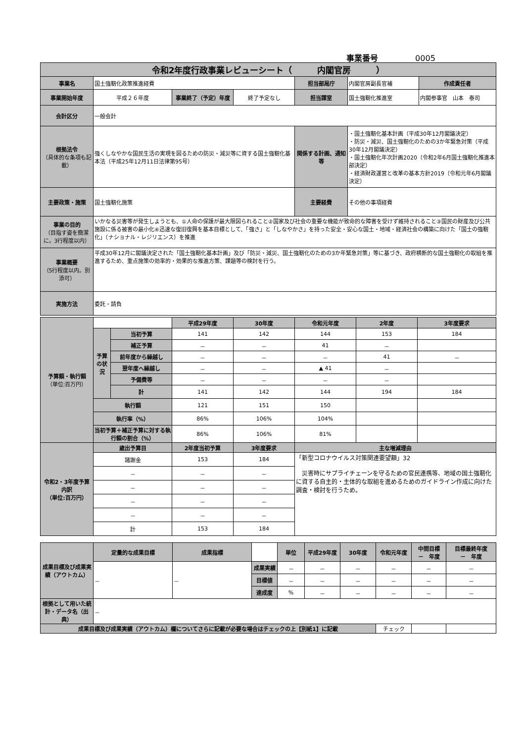事業番号 0005
| 令和2年度行政事業レビューシート（ 内閣官房 ） | | | | | | |
| 事業名 | 国土強靭化政策推進経費 | | | 担当部局庁 | 内閣官房副長官補 | 作成責任者 |
| 事業開始年度 | 平成２６年度 | 事業終了（予定）年度 | 終了予定なし | 担当課室 | 国土強靭化推進室 | 内閣参事官 山本 泰司 |
| 会計区分 | 一般会計 | | | | | |
| 根拠法令 （具体的な条項も記載） | 強くしなやかな国民生活の実現を図るための防災・減災等に資する国土強靭化基本法（平成25年12月11日法律第95号） | | | 関係する計画、通知等 | ・国土強靭化基本計画（平成30年12月閣議決定） ・防災・減災、国土強靭化のための3か年緊急対策（平成30年12月閣議決定） ・国土強靭化年次計画2020（令和2年6月国土強靭化推進本部決定） ・経済財政運営と改革の基本方針2019（令和元年6月閣議決定） | |
| 主要政策・施策 | 国土強靭化施策 | | | 主要経費 | その他の事項経費 | |
| 事業の目的 （目指す姿を簡潔に。3行程度以内） | いかなる災害等が発生しようとも、①人命の保護が最大限図られること②国家及び社会の重要な機能が致命的な障害を受けず維持されること③国民の財産及び公共施設に係る被害の最小化④迅速な復旧復興を基本目標として、「強さ」と「しなやかさ」を持った安全・安心な国土・地域・経済社会の構築に向けた「国土の強靭化」（ナショナル・レジリエンス）を推進 | | | | | |
| 事業概要 （5行程度以内。別添可） | 平成30年12月に閣議決定された「国土強靭化基本計画」及び「防災・減災、国土強靭化のための3か年緊急対策」等に基づき、政府横断的な国土強靭化の取組を推進するため、重点施策の効率的・効果的な推進方策、課題等の検討を行う。 | | | | | |
| 実施方法 | 委託・請負 | | | | | |
| 予算額・執行額 （単位:百万円） | | | 平成29年度 | 30年度 | 令和元年度 | 2年度 | 3年度要求 |
| | 予算の状況 | 当初予算 | 141 | 142 | 144 | 153 | 184 |
| | | 補正予算 | － | － | 41 | － | |
| | | 前年度から繰越し | － | － | － | 41 | － |
| | | 翌年度へ繰越し | － | － | ▲ 41 | － | |
| | | 予備費等 | － | － | － | － | |
| | | 計 | 141 | 142 | 144 | 194 | 184 |
| | 執行額 | | 121 | 151 | 150 | | |
| | 執行率（%） | | 86% | 106% | 104% | | |
| | 当初予算＋補正予算に対する執行額の割合（%） | | 86% | 106% | 81% | | |
| 令和2・3年度予算内訳 （単位:百万円） | 歳出予算目 | | 2年度当初予算 | 3年度要求 | 主な増減理由 | | |
| | 諸謝金 | | 153 | 184 | 「新型コロナウイルス対策関連要望額」32 災害時にサプライチェーンを守るための官民連携等、地域の国土強靭化に資する自主的・主体的な取組を進めるためのガイドライン作成に向けた調査・検討を行うため。 | | |
| | － | | － | － | | | |
| | － | | － | － | | | |
| | － | | － | － | | | |
| | － | | － | － | | | |
| | 計 | | 153 | 184 | | | |
| 成果目標及び成果実績（アウトカム） | 定量的な成果目標 | 成果指標 | | 単位 | 平成29年度 | 30年度 | 令和元年度 | 中間目標 － 年度 | 目標最終年度 － 年度 |
| | － | － | 成果実績 | － | － | － | － | － | － |
| | | | 目標値 | － | － | － | － | － | － |
| | | | 達成度 | % | － | － | － | － | － |
| 根拠として用いた統計・データ名（出典） | － | | | | | | | | |
| 成果目標及び成果実績（アウトカム）欄についてさらに記載が必要な場合はチェックの上【別紙1】に記載 | | | | | | | チェック | | |